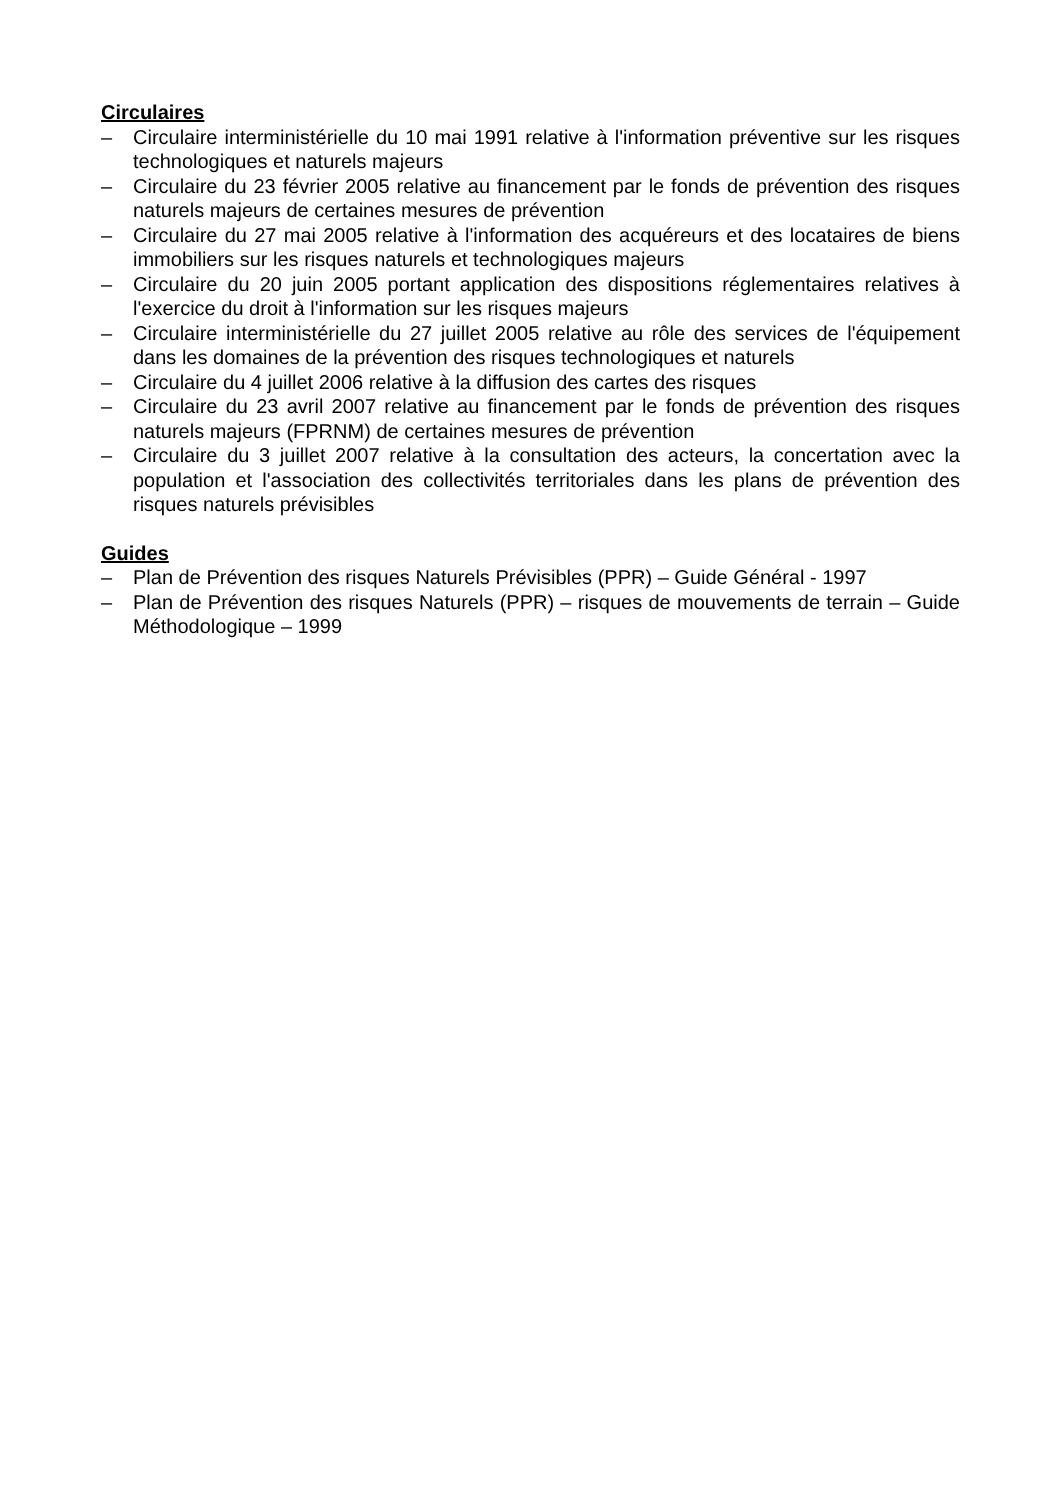Circulaires
– Circulaire interministérielle du 10 mai 1991 relative à l'information préventive sur les risques technologiques et naturels majeurs
– Circulaire du 23 février 2005 relative au financement par le fonds de prévention des risques naturels majeurs de certaines mesures de prévention
– Circulaire du 27 mai 2005 relative à l'information des acquéreurs et des locataires de biens immobiliers sur les risques naturels et technologiques majeurs
– Circulaire du 20 juin 2005 portant application des dispositions réglementaires relatives à l'exercice du droit à l'information sur les risques majeurs
– Circulaire interministérielle du 27 juillet 2005 relative au rôle des services de l'équipement dans les domaines de la prévention des risques technologiques et naturels
– Circulaire du 4 juillet 2006 relative à la diffusion des cartes des risques
– Circulaire du 23 avril 2007 relative au financement par le fonds de prévention des risques naturels majeurs (FPRNM) de certaines mesures de prévention
– Circulaire du 3 juillet 2007 relative à la consultation des acteurs, la concertation avec la population et l'association des collectivités territoriales dans les plans de prévention des risques naturels prévisibles
Guides
– Plan de Prévention des risques Naturels Prévisibles (PPR) – Guide Général - 1997
– Plan de Prévention des risques Naturels (PPR) – risques de mouvements de terrain – Guide Méthodologique – 1999